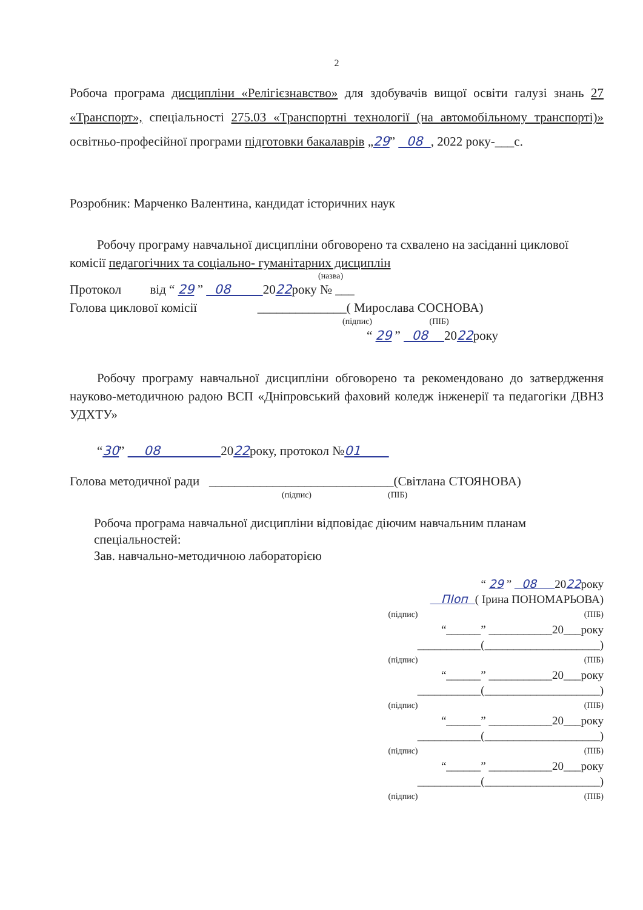2
Робоча програма дисципліни «Релігієзнавство» для здобувачів вищої освіти галузі знань 27 «Транспорт», спеціальності 275.03 «Транспортні технології (на автомобільному транспорті)» освітньо-професійної програми підготовки бакалаврів „29” 08 , 2022 року-___с.
Розробник: Марченко Валентина, кандидат історичних наук
Робочу програму навчальної дисципліни обговорено та схвалено на засіданні циклової комісії педагогічних та соціально- гуманітарних дисциплін
(назва)
Протокол від “ 29 ” 08 2022року № ___
Голова циклової комісії ______________( Мирослава СОСНОВА)
(підпис) (ПІБ)
“ 29 ” 08 2022року
Робочу програму навчальної дисципліни обговорено та рекомендовано до затвердження науково-методичною радою ВСП «Дніпровський фаховий коледж інженерії та педагогіки ДВНЗ УДХТУ»
“30” 08 2022року, протокол №01
Голова методичної ради _____________________________(Світлана СТОЯНОВА)
(підпис) (ПІБ)
Робоча програма навчальної дисципліни відповідає діючим навчальним планам спеціальностей:
Зав. навчально-методичною лабораторією
“ 29 ” 08 2022року
ПІоп ( Ірина ПОНОМАРЬОВА)
(підпис) (ПІБ)
“______” ___________20___року
___________(____________________)
(підпис) (ПІБ)
“______” ___________20___року
___________(____________________)
(підпис) (ПІБ)
“______” ___________20___року
___________(____________________)
(підпис) (ПІБ)
“______” ___________20___року
___________(____________________)
(підпис) (ПІБ)